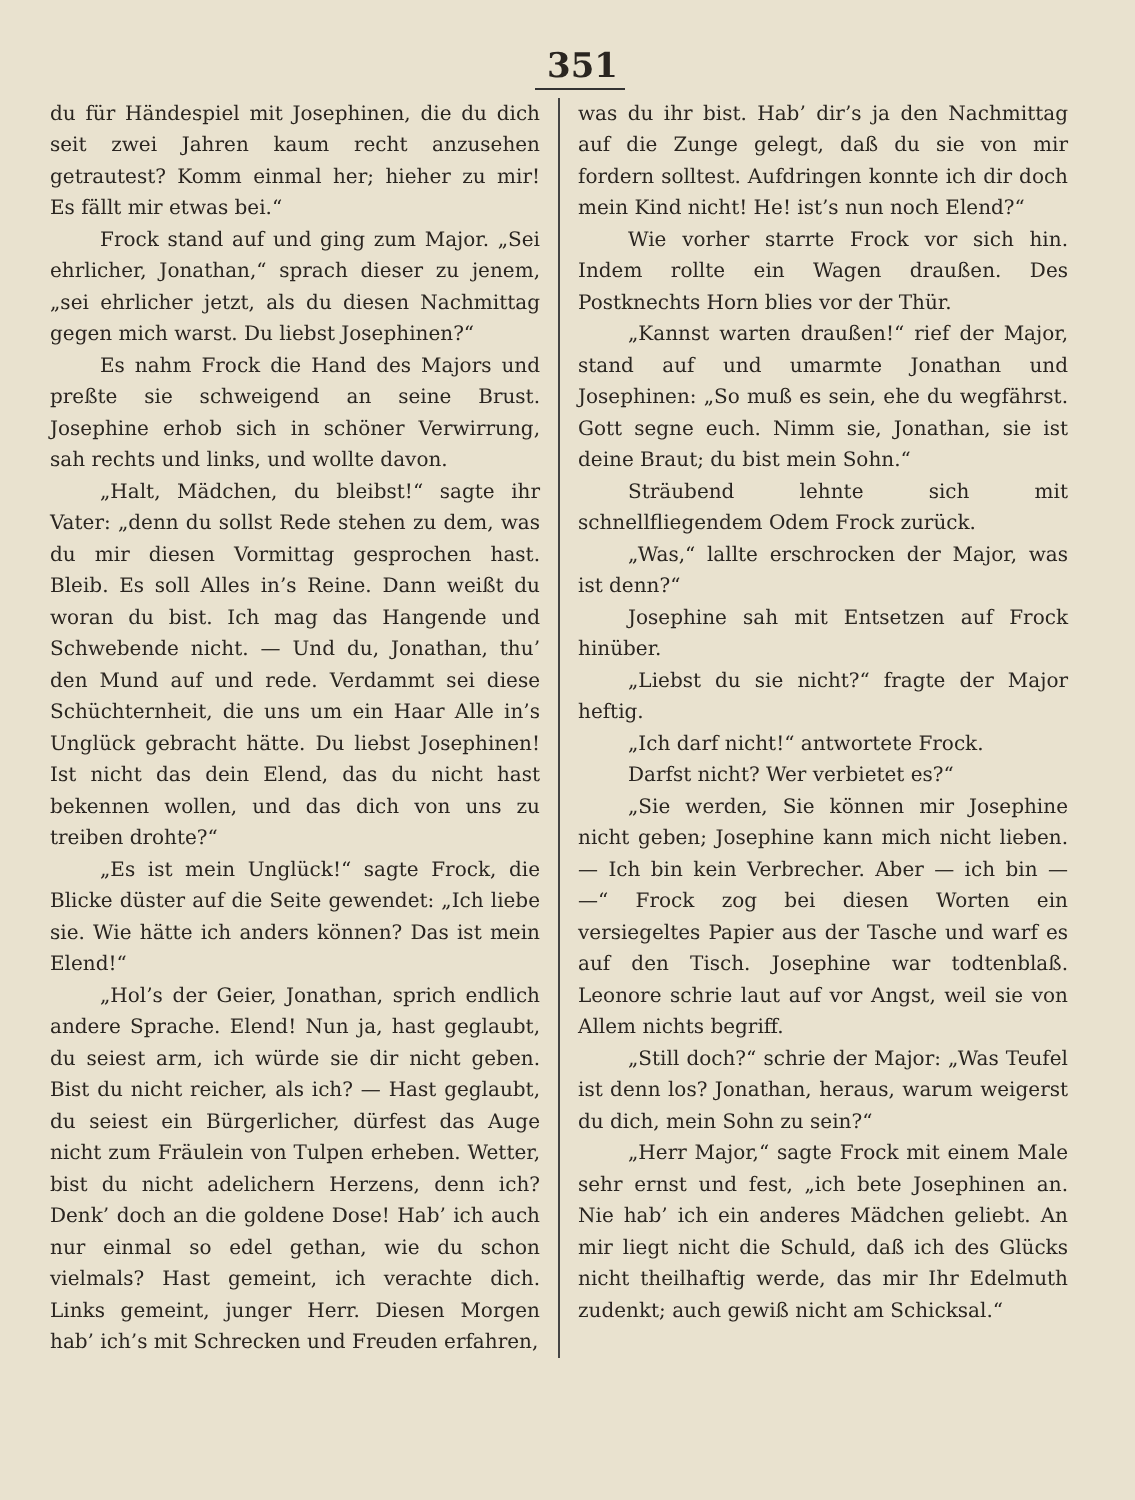351
du für Händespiel mit Josephinen, die du dich seit zwei Jahren kaum recht anzusehen getrautest? Komm einmal her; hieher zu mir! Es fällt mir etwas bei.“
Frock stand auf und ging zum Major. „Sei ehrlicher, Jonathan,“ sprach dieser zu jenem, „sei ehrlicher jetzt, als du diesen Nachmittag gegen mich warst. Du liebst Josephinen?“
Es nahm Frock die Hand des Majors und preßte sie schweigend an seine Brust. Josephine erhob sich in schöner Verwirrung, sah rechts und links, und wollte davon.
„Halt, Mädchen, du bleibst!“ sagte ihr Vater: „denn du sollst Rede stehen zu dem, was du mir diesen Vormittag gesprochen hast. Bleib. Es soll Alles in’s Reine. Dann weißt du woran du bist. Ich mag das Hangende und Schwebende nicht. — Und du, Jonathan, thu’ den Mund auf und rede. Verdammt sei diese Schüchternheit, die uns um ein Haar Alle in’s Unglück gebracht hätte. Du liebst Josephinen! Ist nicht das dein Elend, das du nicht hast bekennen wollen, und das dich von uns zu treiben drohte?“
„Es ist mein Unglück!“ sagte Frock, die Blicke düster auf die Seite gewendet: „Ich liebe sie. Wie hätte ich anders können? Das ist mein Elend!“
„Hol’s der Geier, Jonathan, sprich endlich andere Sprache. Elend! Nun ja, hast geglaubt, du seiest arm, ich würde sie dir nicht geben. Bist du nicht reicher, als ich? — Hast geglaubt, du seiest ein Bürgerlicher, dürfest das Auge nicht zum Fräulein von Tulpen erheben. Wetter, bist du nicht adelichern Herzens, denn ich? Denk’ doch an die goldene Dose! Hab’ ich auch nur einmal so edel gethan, wie du schon vielmals? Hast gemeint, ich verachte dich. Links gemeint, junger Herr. Diesen Morgen hab’ ich’s mit Schrecken und Freuden erfahren,
was du ihr bist. Hab’ dir’s ja den Nachmittag auf die Zunge gelegt, daß du sie von mir fordern solltest. Aufdringen konnte ich dir doch mein Kind nicht! He! ist’s nun noch Elend?“
Wie vorher starrte Frock vor sich hin. Indem rollte ein Wagen draußen. Des Postknechts Horn blies vor der Thür.
„Kannst warten draußen!“ rief der Major, stand auf und umarmte Jonathan und Josephinen: „So muß es sein, ehe du wegfährst. Gott segne euch. Nimm sie, Jonathan, sie ist deine Braut; du bist mein Sohn.“
Sträubend lehnte sich mit schnellfliegendem Odem Frock zurück.
„Was,“ lallte erschrocken der Major, was ist denn?“
Josephine sah mit Entsetzen auf Frock hinüber.
„Liebst du sie nicht?“ fragte der Major heftig.
„Ich darf nicht!“ antwortete Frock.
Darfst nicht? Wer verbietet es?“
„Sie werden, Sie können mir Josephine nicht geben; Josephine kann mich nicht lieben. — Ich bin kein Verbrecher. Aber — ich bin — —“ Frock zog bei diesen Worten ein versiegeltes Papier aus der Tasche und warf es auf den Tisch. Josephine war todtenblaß. Leonore schrie laut auf vor Angst, weil sie von Allem nichts begriff.
„Still doch?“ schrie der Major: „Was Teufel ist denn los? Jonathan, heraus, warum weigerst du dich, mein Sohn zu sein?“
„Herr Major,“ sagte Frock mit einem Male sehr ernst und fest, „ich bete Josephinen an. Nie hab’ ich ein anderes Mädchen geliebt. An mir liegt nicht die Schuld, daß ich des Glücks nicht theilhaftig werde, das mir Ihr Edelmuth zudenkt; auch gewiß nicht am Schicksal.“